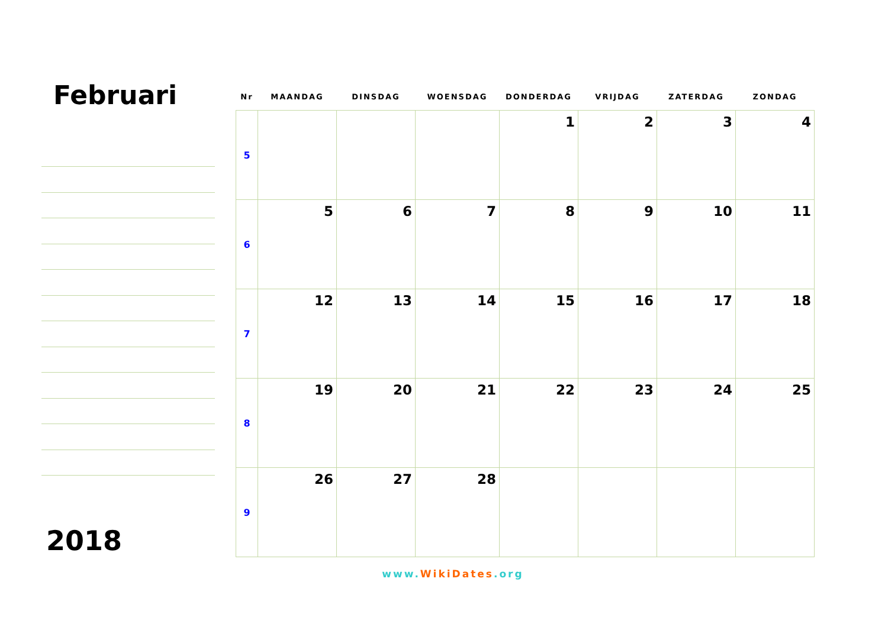Februari
2018
| Nr | MAANDAG | DINSDAG | WOENSDAG | DONDERDAG | VRIJDAG | ZATERDAG | ZONDAG |
| --- | --- | --- | --- | --- | --- | --- | --- |
| 5 | | | | 1 | 2 | 3 | 4 |
| 6 | 5 | 6 | 7 | 8 | 9 | 10 | 11 |
| 7 | 12 | 13 | 14 | 15 | 16 | 17 | 18 |
| 8 | 19 | 20 | 21 | 22 | 23 | 24 | 25 |
| 9 | 26 | 27 | 28 | | | | |
www.WikiDates.org